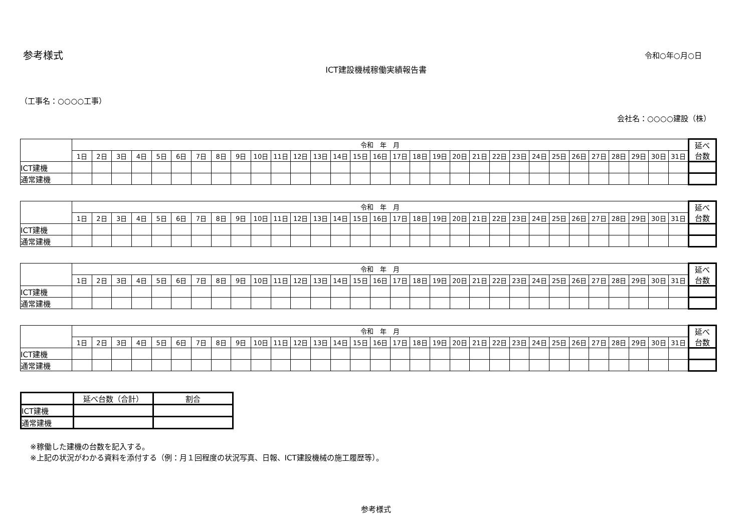参考様式
令和○年○月○日
ICT建設機械稼働実績報告書
（工事名：○○○○工事）
会社名：○○○○建設（株）
| | 令和 年 月 | | | | | | | | | | | | | | | | | | | | | | | | | | | | | | | 延べ 台数 |
| --- | --- | --- | --- | --- | --- | --- | --- | --- | --- | --- | --- | --- | --- | --- | --- | --- | --- | --- | --- | --- | --- | --- | --- | --- | --- | --- | --- | --- | --- | --- | --- | --- |
| | 1日 | 2日 | 3日 | 4日 | 5日 | 6日 | 7日 | 8日 | 9日 | 10日 | 11日 | 12日 | 13日 | 14日 | 15日 | 16日 | 17日 | 18日 | 19日 | 20日 | 21日 | 22日 | 23日 | 24日 | 25日 | 26日 | 27日 | 28日 | 29日 | 30日 | 31日 | |
| ICT建機 | | | | | | | | | | | | | | | | | | | | | | | | | | | | | | | | |
| 通常建機 | | | | | | | | | | | | | | | | | | | | | | | | | | | | | | | | |
| | 令和 年 月 | | | | | | | | | | | | | | | | | | | | | | | | | | | | | | | 延べ 台数 |
| --- | --- | --- | --- | --- | --- | --- | --- | --- | --- | --- | --- | --- | --- | --- | --- | --- | --- | --- | --- | --- | --- | --- | --- | --- | --- | --- | --- | --- | --- | --- | --- | --- |
| | 1日 | 2日 | 3日 | 4日 | 5日 | 6日 | 7日 | 8日 | 9日 | 10日 | 11日 | 12日 | 13日 | 14日 | 15日 | 16日 | 17日 | 18日 | 19日 | 20日 | 21日 | 22日 | 23日 | 24日 | 25日 | 26日 | 27日 | 28日 | 29日 | 30日 | 31日 | |
| ICT建機 | | | | | | | | | | | | | | | | | | | | | | | | | | | | | | | | |
| 通常建機 | | | | | | | | | | | | | | | | | | | | | | | | | | | | | | | | |
| | 令和 年 月 | | | | | | | | | | | | | | | | | | | | | | | | | | | | | | | 延べ 台数 |
| --- | --- | --- | --- | --- | --- | --- | --- | --- | --- | --- | --- | --- | --- | --- | --- | --- | --- | --- | --- | --- | --- | --- | --- | --- | --- | --- | --- | --- | --- | --- | --- | --- |
| | 1日 | 2日 | 3日 | 4日 | 5日 | 6日 | 7日 | 8日 | 9日 | 10日 | 11日 | 12日 | 13日 | 14日 | 15日 | 16日 | 17日 | 18日 | 19日 | 20日 | 21日 | 22日 | 23日 | 24日 | 25日 | 26日 | 27日 | 28日 | 29日 | 30日 | 31日 | |
| ICT建機 | | | | | | | | | | | | | | | | | | | | | | | | | | | | | | | | |
| 通常建機 | | | | | | | | | | | | | | | | | | | | | | | | | | | | | | | | |
| | 令和 年 月 | | | | | | | | | | | | | | | | | | | | | | | | | | | | | | | 延べ 台数 |
| --- | --- | --- | --- | --- | --- | --- | --- | --- | --- | --- | --- | --- | --- | --- | --- | --- | --- | --- | --- | --- | --- | --- | --- | --- | --- | --- | --- | --- | --- | --- | --- | --- |
| | 1日 | 2日 | 3日 | 4日 | 5日 | 6日 | 7日 | 8日 | 9日 | 10日 | 11日 | 12日 | 13日 | 14日 | 15日 | 16日 | 17日 | 18日 | 19日 | 20日 | 21日 | 22日 | 23日 | 24日 | 25日 | 26日 | 27日 | 28日 | 29日 | 30日 | 31日 | |
| ICT建機 | | | | | | | | | | | | | | | | | | | | | | | | | | | | | | | | |
| 通常建機 | | | | | | | | | | | | | | | | | | | | | | | | | | | | | | | | |
| | 延べ台数（合計） | 割合 |
| --- | --- | --- |
| ICT建機 | | |
| 通常建機 | | |
※稼働した建機の台数を記入する。
※上記の状況がわかる資料を添付する（例：月１回程度の状況写真、日報、ICT建設機械の施工履歴等）。
参考様式